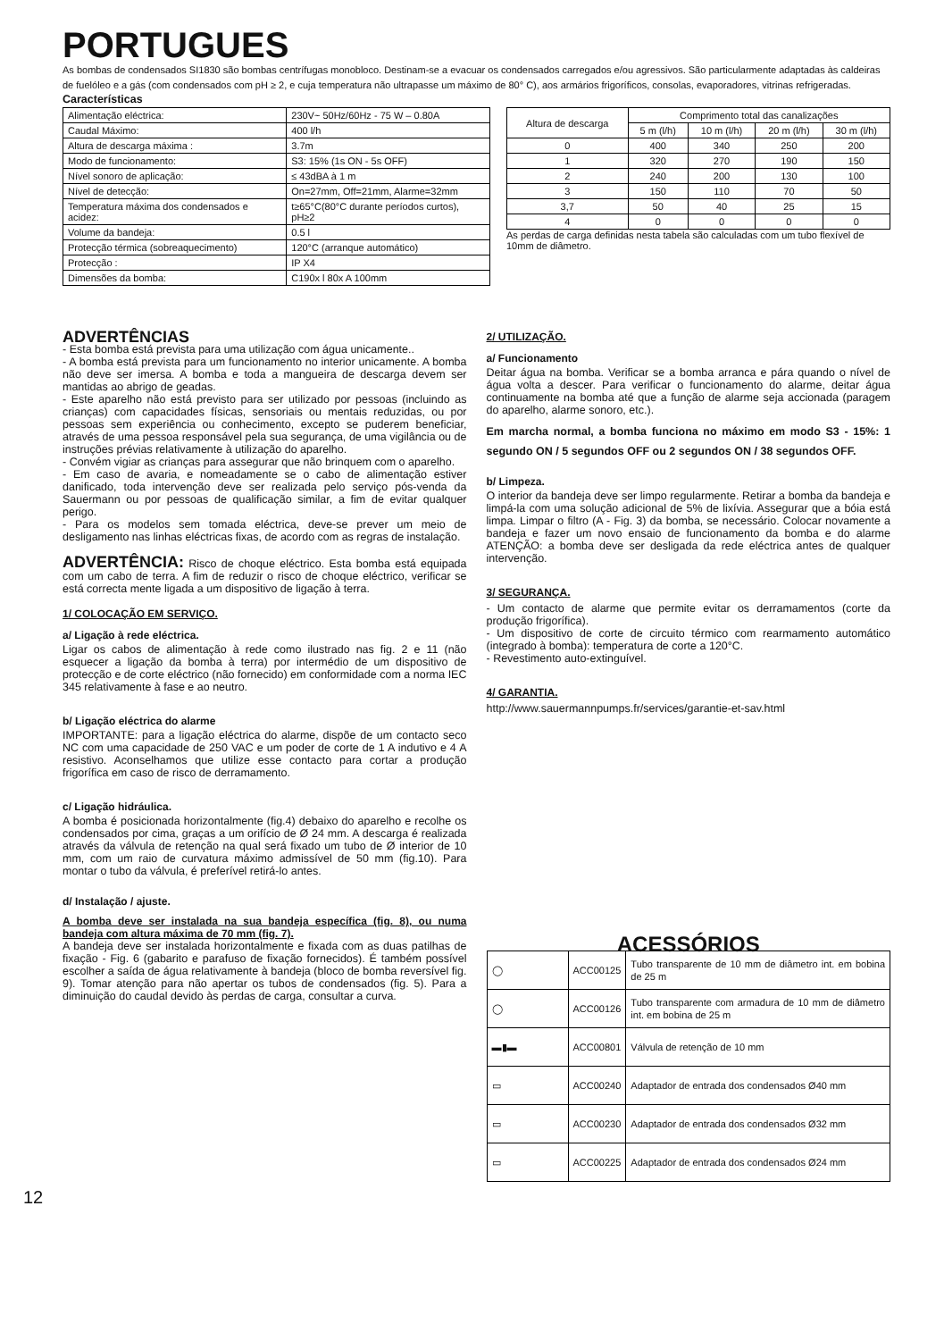PORTUGUES
As bombas de condensados SI1830 são bombas centrífugas monobloco. Destinam-se a evacuar os condensados carregados e/ou agressivos. São particularmente adaptadas às caldeiras de fuelóleo e a gás (com condensados com pH ≥ 2, e cuja temperatura não ultrapasse um máximo de 80° C), aos armários frigoríficos, consolas, evaporadores, vitrinas refrigeradas.
Características
| Alimentação eléctrica: | 230V~ 50Hz/60Hz - 75 W – 0.80A |
| Caudal Máximo: | 400 l/h |
| Altura de descarga máxima : | 3.7m |
| Modo de funcionamento: | S3: 15% (1s ON - 5s OFF) |
| Nível sonoro de aplicação: | ≤ 43dBA à 1 m |
| Nível de detecção: | On=27mm, Off=21mm, Alarme=32mm |
| Temperatura máxima dos condensados e acidez: | t≥65°C(80°C durante períodos curtos), pH≥2 |
| Volume da bandeja: | 0.5 l |
| Protecção térmica (sobreaquecimento) | 120°C (arranque automático) |
| Protecção : | IP X4 |
| Dimensões da bomba: | C190x l 80x A 100mm |
| Altura de descarga | Comprimento total das canalizações | | | |
| | 5 m (l/h) | 10 m (l/h) | 20 m (l/h) | 30 m (l/h) |
| 0 | 400 | 340 | 250 | 200 |
| 1 | 320 | 270 | 190 | 150 |
| 2 | 240 | 200 | 130 | 100 |
| 3 | 150 | 110 | 70 | 50 |
| 3,7 | 50 | 40 | 25 | 15 |
| 4 | 0 | 0 | 0 | 0 |
As perdas de carga definidas nesta tabela são calculadas com um tubo flexível de 10mm de diâmetro.
ADVERTÊNCIAS
- Esta bomba está prevista para uma utilização com água unicamente..
- A bomba está prevista para um funcionamento no interior unicamente. A bomba não deve ser imersa. A bomba e toda a mangueira de descarga devem ser mantidas ao abrigo de geadas.
- Este aparelho não está previsto para ser utilizado por pessoas (incluindo as crianças) com capacidades físicas, sensoriais ou mentais reduzidas, ou por pessoas sem experiência ou conhecimento, excepto se puderem beneficiar, através de uma pessoa responsável pela sua segurança, de uma vigilância ou de instruções prévias relativamente à utilização do aparelho.
- Convém vigiar as crianças para assegurar que não brinquem com o aparelho.
- Em caso de avaria, e nomeadamente se o cabo de alimentação estiver danificado, toda intervenção deve ser realizada pelo serviço pós-venda da Sauermann ou por pessoas de qualificação similar, a fim de evitar qualquer perigo.
- Para os modelos sem tomada eléctrica, deve-se prever um meio de desligamento nas linhas eléctricas fixas, de acordo com as regras de instalação.
ADVERTÊNCIA: Risco de choque eléctrico. Esta bomba está equipada com um cabo de terra. A fim de reduzir o risco de choque eléctrico, verificar se está correcta mente ligada a um dispositivo de ligação à terra.
1/ COLOCAÇÃO EM SERVIÇO.
a/ Ligação à rede eléctrica.
Ligar os cabos de alimentação à rede como ilustrado nas fig. 2 e 11 (não esquecer a ligação da bomba à terra) por intermédio de um dispositivo de protecção e de corte eléctrico (não fornecido) em conformidade com a norma IEC 345 relativamente à fase e ao neutro.
b/ Ligação eléctrica do alarme
IMPORTANTE: para a ligação eléctrica do alarme, dispõe de um contacto seco NC com uma capacidade de 250 VAC e um poder de corte de 1 A indutivo e 4 A resistivo. Aconselhamos que utilize esse contacto para cortar a produção frigorífica em caso de risco de derramamento.
c/ Ligação hidráulica.
A bomba é posicionada horizontalmente (fig.4) debaixo do aparelho e recolhe os condensados por cima, graças a um orifício de Ø 24 mm. A descarga é realizada através da válvula de retenção na qual será fixado um tubo de Ø interior de 10 mm, com um raio de curvatura máximo admissível de 50 mm (fig.10). Para montar o tubo da válvula, é preferível retirá-lo antes.
d/ Instalação / ajuste.
A bomba deve ser instalada na sua bandeja específica (fig. 8), ou numa bandeja com altura máxima de 70 mm (fig. 7).
A bandeja deve ser instalada horizontalmente e fixada com as duas patilhas de fixação - Fig. 6 (gabarito e parafuso de fixação fornecidos). É também possível escolher a saída de água relativamente à bandeja (bloco de bomba reversível fig. 9). Tomar atenção para não apertar os tubos de condensados (fig. 5). Para a diminuição do caudal devido às perdas de carga, consultar a curva.
2/ UTILIZAÇÃO.
a/ Funcionamento
Deitar água na bomba. Verificar se a bomba arranca e pára quando o nível de água volta a descer. Para verificar o funcionamento do alarme, deitar água continuamente na bomba até que a função de alarme seja accionada (paragem do aparelho, alarme sonoro, etc.).
Em marcha normal, a bomba funciona no máximo em modo S3 - 15%: 1 segundo ON / 5 segundos OFF ou 2 segundos ON / 38 segundos OFF.
b/ Limpeza.
O interior da bandeja deve ser limpo regularmente. Retirar a bomba da bandeja e limpá-la com uma solução adicional de 5% de lixívia. Assegurar que a bóia está limpa. Limpar o filtro (A - Fig. 3) da bomba, se necessário. Colocar novamente a bandeja e fazer um novo ensaio de funcionamento da bomba e do alarme ATENÇÃO: a bomba deve ser desligada da rede eléctrica antes de qualquer intervenção.
3/ SEGURANÇA.
- Um contacto de alarme que permite evitar os derramamentos (corte da produção frigorífica).
- Um dispositivo de corte de circuito térmico com rearmamento automático (integrado à bomba): temperatura de corte a 120°C.
- Revestimento auto-extinguível.
4/ GARANTIA.
http://www.sauermannpumps.fr/services/garantie-et-sav.html
ACESSÓRIOS
| ◯ | ACC00125 | Tubo transparente de 10 mm de diâmetro int. em bobina de 25 m |
| ◯ | ACC00126 | Tubo transparente com armadura de 10 mm de diâmetro int. em bobina de 25 m |
| ▬▮▬ | ACC00801 | Válvula de retenção de 10 mm |
| ▭ | ACC00240 | Adaptador de entrada dos condensados Ø40 mm |
| ▭ | ACC00230 | Adaptador de entrada dos condensados Ø32 mm |
| ▭ | ACC00225 | Adaptador de entrada dos condensados Ø24 mm |
12